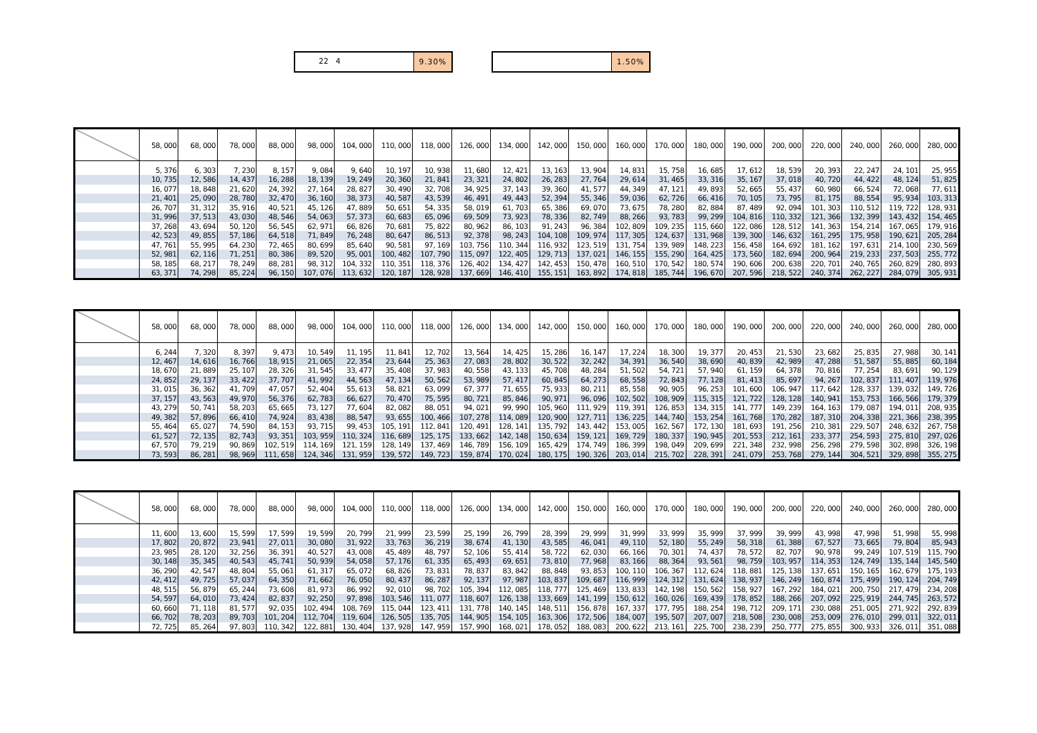22 4 9.30% 1.50%
| | 58, 000 | 68, 000 | 78, 000 | 88, 000 | 98, 000 | 104, 000 | 110, 000 | 118, 000 | 126, 000 | 134, 000 | 142, 000 | 150, 000 | 160, 000 | 170, 000 | 180, 000 | 190, 000 | 200, 000 | 220, 000 | 240, 000 | 260, 000 | 280, 000 |
| --- | --- | --- | --- | --- | --- | --- | --- | --- | --- | --- | --- | --- | --- | --- | --- | --- | --- | --- | --- | --- | --- |
| | 5, 376 | 6, 303 | 7, 230 | 8, 157 | 9, 084 | 9, 640 | 10, 197 | 10, 938 | 11, 680 | 12, 421 | 13, 163 | 13, 904 | 14, 831 | 15, 758 | 16, 685 | 17, 612 | 18, 539 | 20, 393 | 22, 247 | 24, 101 | 25, 955 |
| | 10, 735 | 12, 586 | 14, 437 | 16, 288 | 18, 139 | 19, 249 | 20, 360 | 21, 841 | 23, 321 | 24, 802 | 26, 283 | 27, 764 | 29, 614 | 31, 465 | 33, 316 | 35, 167 | 37, 018 | 40, 720 | 44, 422 | 48, 124 | 51, 825 |
| | 16, 077 | 18, 848 | 21, 620 | 24, 392 | 27, 164 | 28, 827 | 30, 490 | 32, 708 | 34, 925 | 37, 143 | 39, 360 | 41, 577 | 44, 349 | 47, 121 | 49, 893 | 52, 665 | 55, 437 | 60, 980 | 66, 524 | 72, 068 | 77, 611 |
| | 21, 401 | 25, 090 | 28, 780 | 32, 470 | 36, 160 | 38, 373 | 40, 587 | 43, 539 | 46, 491 | 49, 443 | 52, 394 | 55, 346 | 59, 036 | 62, 726 | 66, 416 | 70, 105 | 73, 795 | 81, 175 | 88, 554 | 95, 934 | 103, 313 |
| | 26, 707 | 31, 312 | 35, 916 | 40, 521 | 45, 126 | 47, 889 | 50, 651 | 54, 335 | 58, 019 | 61, 703 | 65, 386 | 69, 070 | 73, 675 | 78, 280 | 82, 884 | 87, 489 | 92, 094 | 101, 303 | 110, 512 | 119, 722 | 128, 931 |
| | 31, 996 | 37, 513 | 43, 030 | 48, 546 | 54, 063 | 57, 373 | 60, 683 | 65, 096 | 69, 509 | 73, 923 | 78, 336 | 82, 749 | 88, 266 | 93, 783 | 99, 299 | 104, 816 | 110, 332 | 121, 366 | 132, 399 | 143, 432 | 154, 465 |
| | 37, 268 | 43, 694 | 50, 120 | 56, 545 | 62, 971 | 66, 826 | 70, 681 | 75, 822 | 80, 962 | 86, 103 | 91, 243 | 96, 384 | 102, 809 | 109, 235 | 115, 660 | 122, 086 | 128, 512 | 141, 363 | 154, 214 | 167, 065 | 179, 916 |
| | 42, 523 | 49, 855 | 57, 186 | 64, 518 | 71, 849 | 76, 248 | 80, 647 | 86, 513 | 92, 378 | 98, 243 | 104, 108 | 109, 974 | 117, 305 | 124, 637 | 131, 968 | 139, 300 | 146, 632 | 161, 295 | 175, 958 | 190, 621 | 205, 284 |
| | 47, 761 | 55, 995 | 64, 230 | 72, 465 | 80, 699 | 85, 640 | 90, 581 | 97, 169 | 103, 756 | 110, 344 | 116, 932 | 123, 519 | 131, 754 | 139, 989 | 148, 223 | 156, 458 | 164, 692 | 181, 162 | 197, 631 | 214, 100 | 230, 569 |
| | 52, 981 | 62, 116 | 71, 251 | 80, 386 | 89, 520 | 95, 001 | 100, 482 | 107, 790 | 115, 097 | 122, 405 | 129, 713 | 137, 021 | 146, 155 | 155, 290 | 164, 425 | 173, 560 | 182, 694 | 200, 964 | 219, 233 | 237, 503 | 255, 772 |
| | 58, 185 | 68, 217 | 78, 249 | 88, 281 | 98, 312 | 104, 332 | 110, 351 | 118, 376 | 126, 402 | 134, 427 | 142, 453 | 150, 478 | 160, 510 | 170, 542 | 180, 574 | 190, 606 | 200, 638 | 220, 701 | 240, 765 | 260, 829 | 280, 893 |
| | 63, 371 | 74, 298 | 85, 224 | 96, 150 | 107, 076 | 113, 632 | 120, 187 | 128, 928 | 137, 669 | 146, 410 | 155, 151 | 163, 892 | 174, 818 | 185, 744 | 196, 670 | 207, 596 | 218, 522 | 240, 374 | 262, 227 | 284, 079 | 305, 931 |
| | 58, 000 | 68, 000 | 78, 000 | 88, 000 | 98, 000 | 104, 000 | 110, 000 | 118, 000 | 126, 000 | 134, 000 | 142, 000 | 150, 000 | 160, 000 | 170, 000 | 180, 000 | 190, 000 | 200, 000 | 220, 000 | 240, 000 | 260, 000 | 280, 000 |
| --- | --- | --- | --- | --- | --- | --- | --- | --- | --- | --- | --- | --- | --- | --- | --- | --- | --- | --- | --- | --- | --- |
| | 6, 244 | 7, 320 | 8, 397 | 9, 473 | 10, 549 | 11, 195 | 11, 841 | 12, 702 | 13, 564 | 14, 425 | 15, 286 | 16, 147 | 17, 224 | 18, 300 | 19, 377 | 20, 453 | 21, 530 | 23, 682 | 25, 835 | 27, 988 | 30, 141 |
| | 12, 467 | 14, 616 | 16, 766 | 18, 915 | 21, 065 | 22, 354 | 23, 644 | 25, 363 | 27, 083 | 28, 802 | 30, 522 | 32, 242 | 34, 391 | 36, 540 | 38, 690 | 40, 839 | 42, 989 | 47, 288 | 51, 587 | 55, 885 | 60, 184 |
| | 18, 670 | 21, 889 | 25, 107 | 28, 326 | 31, 545 | 33, 477 | 35, 408 | 37, 983 | 40, 558 | 43, 133 | 45, 708 | 48, 284 | 51, 502 | 54, 721 | 57, 940 | 61, 159 | 64, 378 | 70, 816 | 77, 254 | 83, 691 | 90, 129 |
| | 24, 852 | 29, 137 | 33, 422 | 37, 707 | 41, 992 | 44, 563 | 47, 134 | 50, 562 | 53, 989 | 57, 417 | 60, 845 | 64, 273 | 68, 558 | 72, 843 | 77, 128 | 81, 413 | 85, 697 | 94, 267 | 102, 837 | 111, 407 | 119, 976 |
| | 31, 015 | 36, 362 | 41, 709 | 47, 057 | 52, 404 | 55, 613 | 58, 821 | 63, 099 | 67, 377 | 71, 655 | 75, 933 | 80, 211 | 85, 558 | 90, 905 | 96, 253 | 101, 600 | 106, 947 | 117, 642 | 128, 337 | 139, 032 | 149, 726 |
| | 37, 157 | 43, 563 | 49, 970 | 56, 376 | 62, 783 | 66, 627 | 70, 470 | 75, 595 | 80, 721 | 85, 846 | 90, 971 | 96, 096 | 102, 502 | 108, 909 | 115, 315 | 121, 722 | 128, 128 | 140, 941 | 153, 753 | 166, 566 | 179, 379 |
| | 43, 279 | 50, 741 | 58, 203 | 65, 665 | 73, 127 | 77, 604 | 82, 082 | 88, 051 | 94, 021 | 99, 990 | 105, 960 | 111, 929 | 119, 391 | 126, 853 | 134, 315 | 141, 777 | 149, 239 | 164, 163 | 179, 087 | 194, 011 | 208, 935 |
| | 49, 382 | 57, 896 | 66, 410 | 74, 924 | 83, 438 | 88, 547 | 93, 655 | 100, 466 | 107, 278 | 114, 089 | 120, 900 | 127, 711 | 136, 225 | 144, 740 | 153, 254 | 161, 768 | 170, 282 | 187, 310 | 204, 338 | 221, 366 | 238, 395 |
| | 55, 464 | 65, 027 | 74, 590 | 84, 153 | 93, 715 | 99, 453 | 105, 191 | 112, 841 | 120, 491 | 128, 141 | 135, 792 | 143, 442 | 153, 005 | 162, 567 | 172, 130 | 181, 693 | 191, 256 | 210, 381 | 229, 507 | 248, 632 | 267, 758 |
| | 61, 527 | 72, 135 | 82, 743 | 93, 351 | 103, 959 | 110, 324 | 116, 689 | 125, 175 | 133, 662 | 142, 148 | 150, 634 | 159, 121 | 169, 729 | 180, 337 | 190, 945 | 201, 553 | 212, 161 | 233, 377 | 254, 593 | 275, 810 | 297, 026 |
| | 67, 570 | 79, 219 | 90, 869 | 102, 519 | 114, 169 | 121, 159 | 128, 149 | 137, 469 | 146, 789 | 156, 109 | 165, 429 | 174, 749 | 186, 399 | 198, 049 | 209, 699 | 221, 348 | 232, 998 | 256, 298 | 279, 598 | 302, 898 | 326, 198 |
| | 73, 593 | 86, 281 | 98, 969 | 111, 658 | 124, 346 | 131, 959 | 139, 572 | 149, 723 | 159, 874 | 170, 024 | 180, 175 | 190, 326 | 203, 014 | 215, 702 | 228, 391 | 241, 079 | 253, 768 | 279, 144 | 304, 521 | 329, 898 | 355, 275 |
| | 58, 000 | 68, 000 | 78, 000 | 88, 000 | 98, 000 | 104, 000 | 110, 000 | 118, 000 | 126, 000 | 134, 000 | 142, 000 | 150, 000 | 160, 000 | 170, 000 | 180, 000 | 190, 000 | 200, 000 | 220, 000 | 240, 000 | 260, 000 | 280, 000 |
| --- | --- | --- | --- | --- | --- | --- | --- | --- | --- | --- | --- | --- | --- | --- | --- | --- | --- | --- | --- | --- | --- |
| | 11, 600 | 13, 600 | 15, 599 | 17, 599 | 19, 599 | 20, 799 | 21, 999 | 23, 599 | 25, 199 | 26, 799 | 28, 399 | 29, 999 | 31, 999 | 33, 999 | 35, 999 | 37, 999 | 39, 999 | 43, 998 | 47, 998 | 51, 998 | 55, 998 |
| | 17, 802 | 20, 872 | 23, 941 | 27, 011 | 30, 080 | 31, 922 | 33, 763 | 36, 219 | 38, 674 | 41, 130 | 43, 585 | 46, 041 | 49, 110 | 52, 180 | 55, 249 | 58, 318 | 61, 388 | 67, 527 | 73, 665 | 79, 804 | 85, 943 |
| | 23, 985 | 28, 120 | 32, 256 | 36, 391 | 40, 527 | 43, 008 | 45, 489 | 48, 797 | 52, 106 | 55, 414 | 58, 722 | 62, 030 | 66, 166 | 70, 301 | 74, 437 | 78, 572 | 82, 707 | 90, 978 | 99, 249 | 107, 519 | 115, 790 |
| | 30, 148 | 35, 345 | 40, 543 | 45, 741 | 50, 939 | 54, 058 | 57, 176 | 61, 335 | 65, 493 | 69, 651 | 73, 810 | 77, 968 | 83, 166 | 88, 364 | 93, 561 | 98, 759 | 103, 957 | 114, 353 | 124, 749 | 135, 144 | 145, 540 |
| | 36, 290 | 42, 547 | 48, 804 | 55, 061 | 61, 317 | 65, 072 | 68, 826 | 73, 831 | 78, 837 | 83, 842 | 88, 848 | 93, 853 | 100, 110 | 106, 367 | 112, 624 | 118, 881 | 125, 138 | 137, 651 | 150, 165 | 162, 679 | 175, 193 |
| | 42, 412 | 49, 725 | 57, 037 | 64, 350 | 71, 662 | 76, 050 | 80, 437 | 86, 287 | 92, 137 | 97, 987 | 103, 837 | 109, 687 | 116, 999 | 124, 312 | 131, 624 | 138, 937 | 146, 249 | 160, 874 | 175, 499 | 190, 124 | 204, 749 |
| | 48, 515 | 56, 879 | 65, 244 | 73, 608 | 81, 973 | 86, 992 | 92, 010 | 98, 702 | 105, 394 | 112, 085 | 118, 777 | 125, 469 | 133, 833 | 142, 198 | 150, 562 | 158, 927 | 167, 292 | 184, 021 | 200, 750 | 217, 479 | 234, 208 |
| | 54, 597 | 64, 010 | 73, 424 | 82, 837 | 92, 250 | 97, 898 | 103, 546 | 111, 077 | 118, 607 | 126, 138 | 133, 669 | 141, 199 | 150, 612 | 160, 026 | 169, 439 | 178, 852 | 188, 266 | 207, 092 | 225, 919 | 244, 745 | 263, 572 |
| | 60, 660 | 71, 118 | 81, 577 | 92, 035 | 102, 494 | 108, 769 | 115, 044 | 123, 411 | 131, 778 | 140, 145 | 148, 511 | 156, 878 | 167, 337 | 177, 795 | 188, 254 | 198, 712 | 209, 171 | 230, 088 | 251, 005 | 271, 922 | 292, 839 |
| | 66, 702 | 78, 203 | 89, 703 | 101, 204 | 112, 704 | 119, 604 | 126, 505 | 135, 705 | 144, 905 | 154, 105 | 163, 306 | 172, 506 | 184, 007 | 195, 507 | 207, 007 | 218, 508 | 230, 008 | 253, 009 | 276, 010 | 299, 011 | 322, 011 |
| | 72, 725 | 85, 264 | 97, 803 | 110, 342 | 122, 881 | 130, 404 | 137, 928 | 147, 959 | 157, 990 | 168, 021 | 178, 052 | 188, 083 | 200, 622 | 213, 161 | 225, 700 | 238, 239 | 250, 777 | 275, 855 | 300, 933 | 326, 011 | 351, 088 |